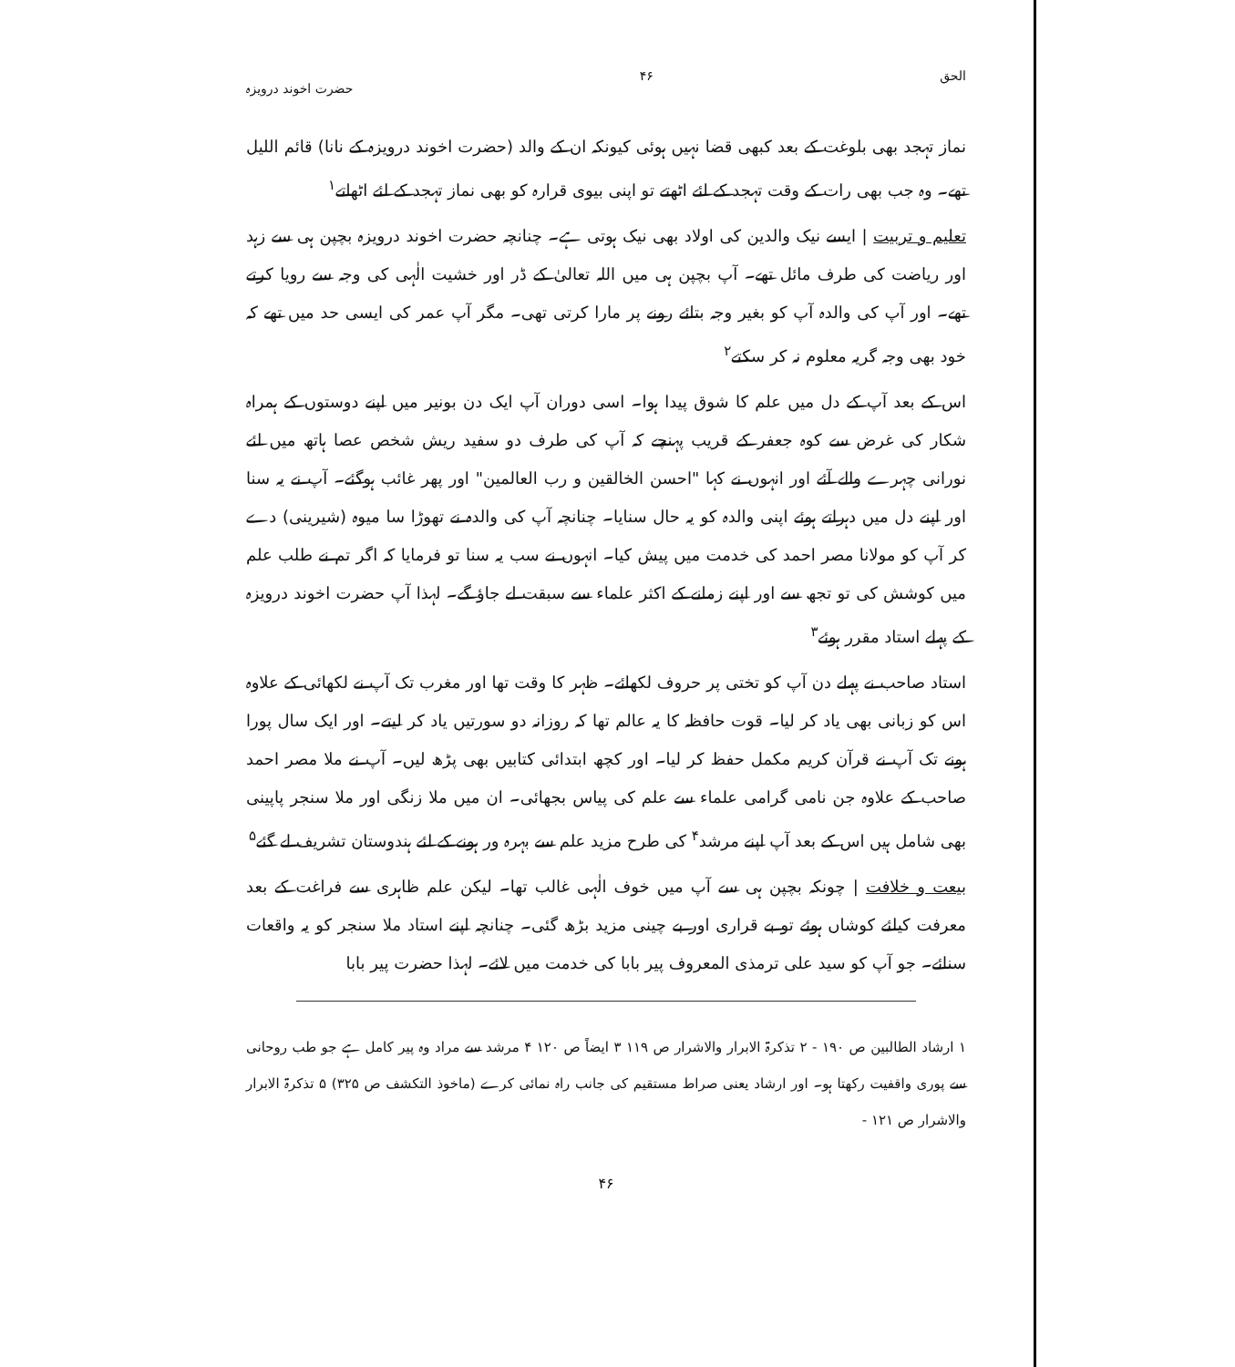الحق ۴۶ حضرت اخوند درویزہ
نماز تہجد بھی بلوغت کے بعد کبھی قضا نہیں ہوئی کیونکہ ان کے والد (حضرت اخوند درویزہ کے نانا) قائم اللیل تھے۔ وہ جب بھی رات کے وقت تہجد کے لئے اٹھتے تو اپنی بیوی قرارہ کو بھی نماز تہجد کے لئے اٹھاتے<sup>۱</sup>
تعلیم و تربیت | ایسے نیک والدین کی اولاد بھی نیک ہوتی ہے۔ چنانچہ حضرت اخوند درویزہ بچپن ہی سے زہد اور ریاضت کی طرف مائل تھے۔ آپ بچپن ہی میں اللہ تعالیٰ کے ڈر اور خشیت الٰہی کی وجہ سے رویا کرتے تھے۔ اور آپ کی والدہ آپ کو بغیر وجہ بتائے رونے پر مارا کرتی تھی۔ مگر آپ عمر کی ایسی حد میں تھے کہ خود بھی وجہ گریہ معلوم نہ کر سکتے<sup>۲</sup>
اس کے بعد آپ کے دل میں علم کا شوق پیدا ہوا۔ اسی دوران آپ ایک دن بونیر میں اپنے دوستوں کے ہمراہ شکار کی غرض سے کوہ جعفر کے قریب پہنچے کہ آپ کی طرف دو سفید ریش شخص عصا ہاتھ میں لئے نورانی چہرے والے آئے اور انہوں نے کہا "احسن الخالقین و رب العالمین" اور پھر غائب ہوگئے۔ آپ نے یہ سنا اور اپنے دل میں دہراتے ہوئے اپنی والدہ کو یہ حال سنایا۔ چنانچہ آپ کی والدہ نے تھوڑا سا میوہ (شیرینی) دے کر آپ کو مولانا مصر احمد کی خدمت میں پیش کیا۔ انہوں نے سب یہ سنا تو فرمایا کہ اگر تم نے طلب علم میں کوشش کی تو تجھ سے اور اپنے زمانے کے اکثر علماء سے سبقت لے جاؤ گے۔ لہذا آپ حضرت اخوند درویزہ کے پہلے استاد مقرر ہوئے<sup>۳</sup>
استاد صاحب نے پہلے دن آپ کو تختی پر حروف لکھائے۔ ظہر کا وقت تھا اور مغرب تک آپ نے لکھائی کے علاوہ اس کو زبانی بھی یاد کر لیا۔ قوت حافظہ کا یہ عالم تھا کہ روزانہ دو سورتیں یاد کر لیتے۔ اور ایک سال پورا ہونے تک آپ نے قرآن کریم مکمل حفظ کر لیا۔ اور کچھ ابتدائی کتابیں بھی پڑھ لیں۔ آپ نے ملا مصر احمد صاحب کے علاوہ جن نامی گرامی علماء سے علم کی پیاس بجھائی۔ ان میں ملا زنگی اور ملا سنجر پاپینی بھی شامل ہیں اس کے بعد آپ اپنے مرشد<sup>۴</sup> کی طرح مزید علم سے بہرہ ور ہونے کے لئے ہندوستان تشریف لے گئے<sup>۵</sup>
بیعت و خلافت | چونکہ بچپن ہی سے آپ میں خوف الٰہی غالب تھا۔ لیکن علم ظاہری سے فراغت کے بعد معرفت کیلئے کوشاں ہوئے تو بے قراری اور بے چینی مزید بڑھ گئی۔ چنانچہ اپنے استاد ملا سنجر کو یہ واقعات سنائے۔ جو آپ کو سید علی ترمذی المعروف پیر بابا کی خدمت میں لائے۔ لہذا حضرت پیر بابا
۱ ارشاد الطالبین ص ۱۹۰ - ۲ تذکرۃ الابرار والاشرار ص ۱۱۹ ۳ ایضاً ص ۱۲۰ ۴ مرشد سے مراد وہ پیر کامل ہے جو طب روحانی سے پوری واقفیت رکھتا ہو۔ اور ارشاد یعنی صراط مستقیم کی جانب راہ نمائی کرے (ماخوذ التکشف ص ۳۲۵) ۵ تذکرۃ الابرار والاشرار ص ۱۲۱ -
۴۶